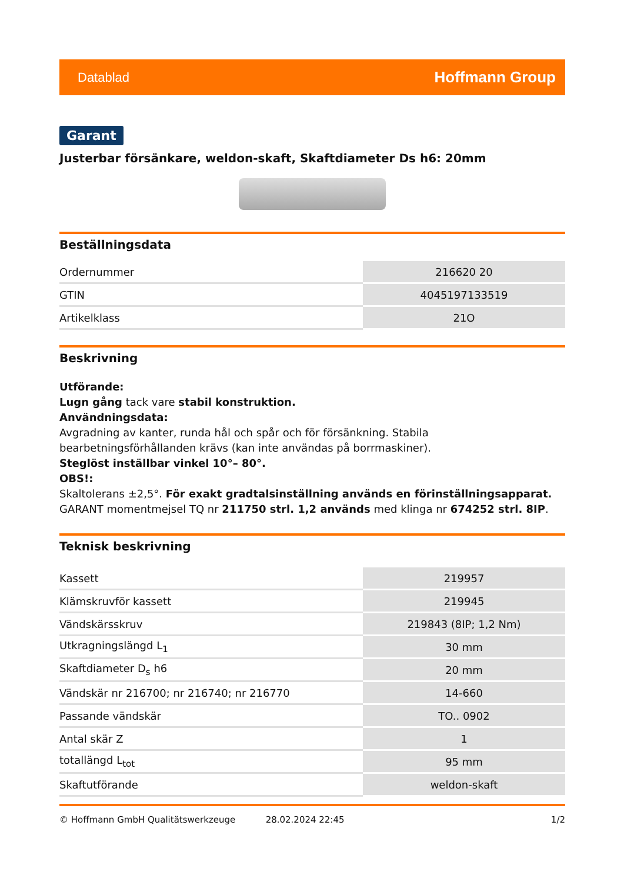Datablad Hoffmann Group
Garant
Justerbar försänkare, weldon-skaft, Skaftdiameter Ds h6: 20mm
Beställningsdata
| Ordernummer | 216620 20 |
| GTIN | 4045197133519 |
| Artikelklass | 21O |
Beskrivning
Utförande:
Lugn gång tack vare stabil konstruktion.
Användningsdata:
Avgradning av kanter, runda hål och spår och för försänkning. Stabila bearbetningsförhållanden krävs (kan inte användas på borrmaskiner).
Steglöst inställbar vinkel 10°– 80°.
OBS!:
Skaltolerans ±2,5°. För exakt gradtalsinställning används en förinställningsapparat. GARANT momentmejsel TQ nr 211750 strl. 1,2 används med klinga nr 674252 strl. 8IP.
Teknisk beskrivning
| Kassett | 219957 |
| Klämskruvför kassett | 219945 |
| Vändskärsskruv | 219843 (8IP; 1,2 Nm) |
| Utkragningslängd L<sub>1</sub> | 30 mm |
| Skaftdiameter D<sub>s</sub> h6 | 20 mm |
| Vändskär nr 216700; nr 216740; nr 216770 | 14-660 |
| Passande vändskär | TO.. 0902 |
| Antal skär Z | 1 |
| totallängd L<sub>tot</sub> | 95 mm |
| Skaftutförande | weldon-skaft |
© Hoffmann GmbH Qualitätswerkzeuge 28.02.2024 22:45 1/2